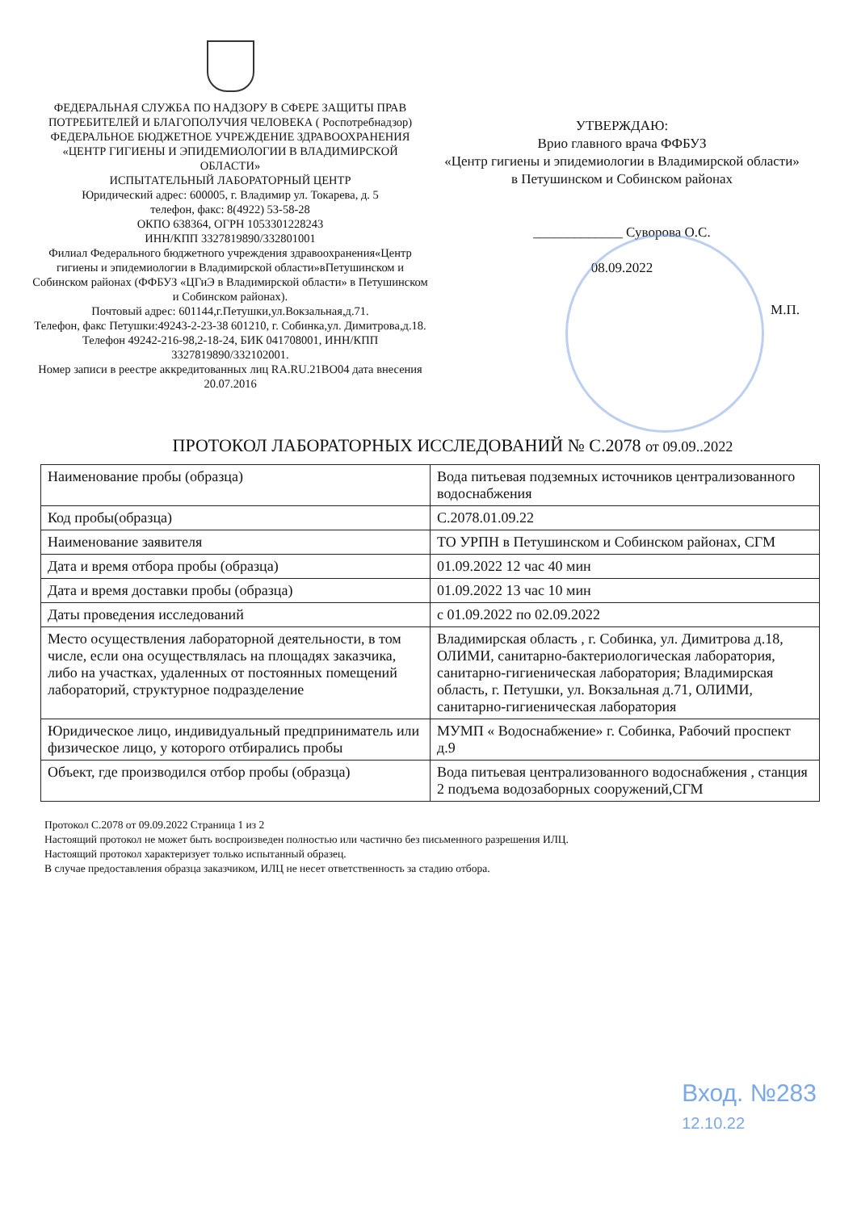ФЕДЕРАЛЬНАЯ СЛУЖБА ПО НАДЗОРУ В СФЕРЕ ЗАЩИТЫ ПРАВ ПОТРЕБИТЕЛЕЙ И БЛАГОПОЛУЧИЯ ЧЕЛОВЕКА ( Роспотребнадзор)
ФЕДЕРАЛЬНОЕ БЮДЖЕТНОЕ УЧРЕЖДЕНИЕ ЗДРАВООХРАНЕНИЯ
«ЦЕНТР ГИГИЕНЫ И ЭПИДЕМИОЛОГИИ В ВЛАДИМИРСКОЙ ОБЛАСТИ»
ИСПЫТАТЕЛЬНЫЙ ЛАБОРАТОРНЫЙ ЦЕНТР
Юридический адрес: 600005, г. Владимир ул. Токарева, д. 5
телефон, факс: 8(4922) 53-58-28
ОКПО 638364, ОГРН 1053301228243
ИНН/КПП 3327819890/332801001
Филиал Федерального бюджетного учреждения здравоохранения«Центр гигиены и эпидемиологии в Владимирской области»вПетушинском и Собинском районах (ФФБУЗ «ЦГиЭ в Владимирской области» в Петушинском и Собинском районах).
Почтовый адрес: 601144,г.Петушки,ул.Вокзальная,д.71.
Телефон, факс Петушки:49243-2-23-38 601210, г. Собинка,ул. Димитрова,д.18.
Телефон 49242-216-98,2-18-24, БИК 041708001, ИНН/КПП 3327819890/332102001.
Номер записи в реестре аккредитованных лиц RA.RU.21ВО04 дата внесения 20.07.2016
УТВЕРЖДАЮ:
Врио главного врача ФФБУЗ
«Центр гигиены и эпидемиологии в Владимирской области»
в Петушинском и Собинском районах
_____________ Суворова О.С.
08.09.2022
М.П.
ПРОТОКОЛ ЛАБОРАТОРНЫХ ИССЛЕДОВАНИЙ № С.2078 от 09.09..2022
| Наименование пробы (образца) | Вода питьевая подземных источников централизованного водоснабжения |
| Код пробы(образца) | С.2078.01.09.22 |
| Наименование заявителя | ТО УРПН в Петушинском и Собинском районах, СГМ |
| Дата и время отбора пробы (образца) | 01.09.2022 12 час 40 мин |
| Дата и время доставки пробы (образца) | 01.09.2022 13 час 10 мин |
| Даты проведения исследований | с 01.09.2022 по 02.09.2022 |
| Место осуществления лабораторной деятельности, в том числе, если она осуществлялась на площадях заказчика, либо на участках, удаленных от постоянных помещений лабораторий, структурное подразделение | Владимирская область , г. Собинка, ул. Димитрова д.18, ОЛИМИ, санитарно-бактериологическая лаборатория, санитарно-гигиеническая лаборатория; Владимирская область, г. Петушки, ул. Вокзальная д.71, ОЛИМИ, санитарно-гигиеническая лаборатория |
| Юридическое лицо, индивидуальный предприниматель или физическое лицо, у которого отбирались пробы | МУМП « Водоснабжение» г. Собинка, Рабочий проспект д.9 |
| Объект, где производился отбор пробы (образца) | Вода питьевая централизованного водоснабжения , станция 2 подъема водозаборных сооружений,СГМ |
Протокол С.2078 от 09.09.2022 Страница 1 из 2
Настоящий протокол не может быть воспроизведен полностью или частично без письменного разрешения ИЛЦ.
Настоящий протокол характеризует только испытанный образец.
В случае предоставления образца заказчиком, ИЛЦ не несет ответственность за стадию отбора.
Вход. №283
12.10.22